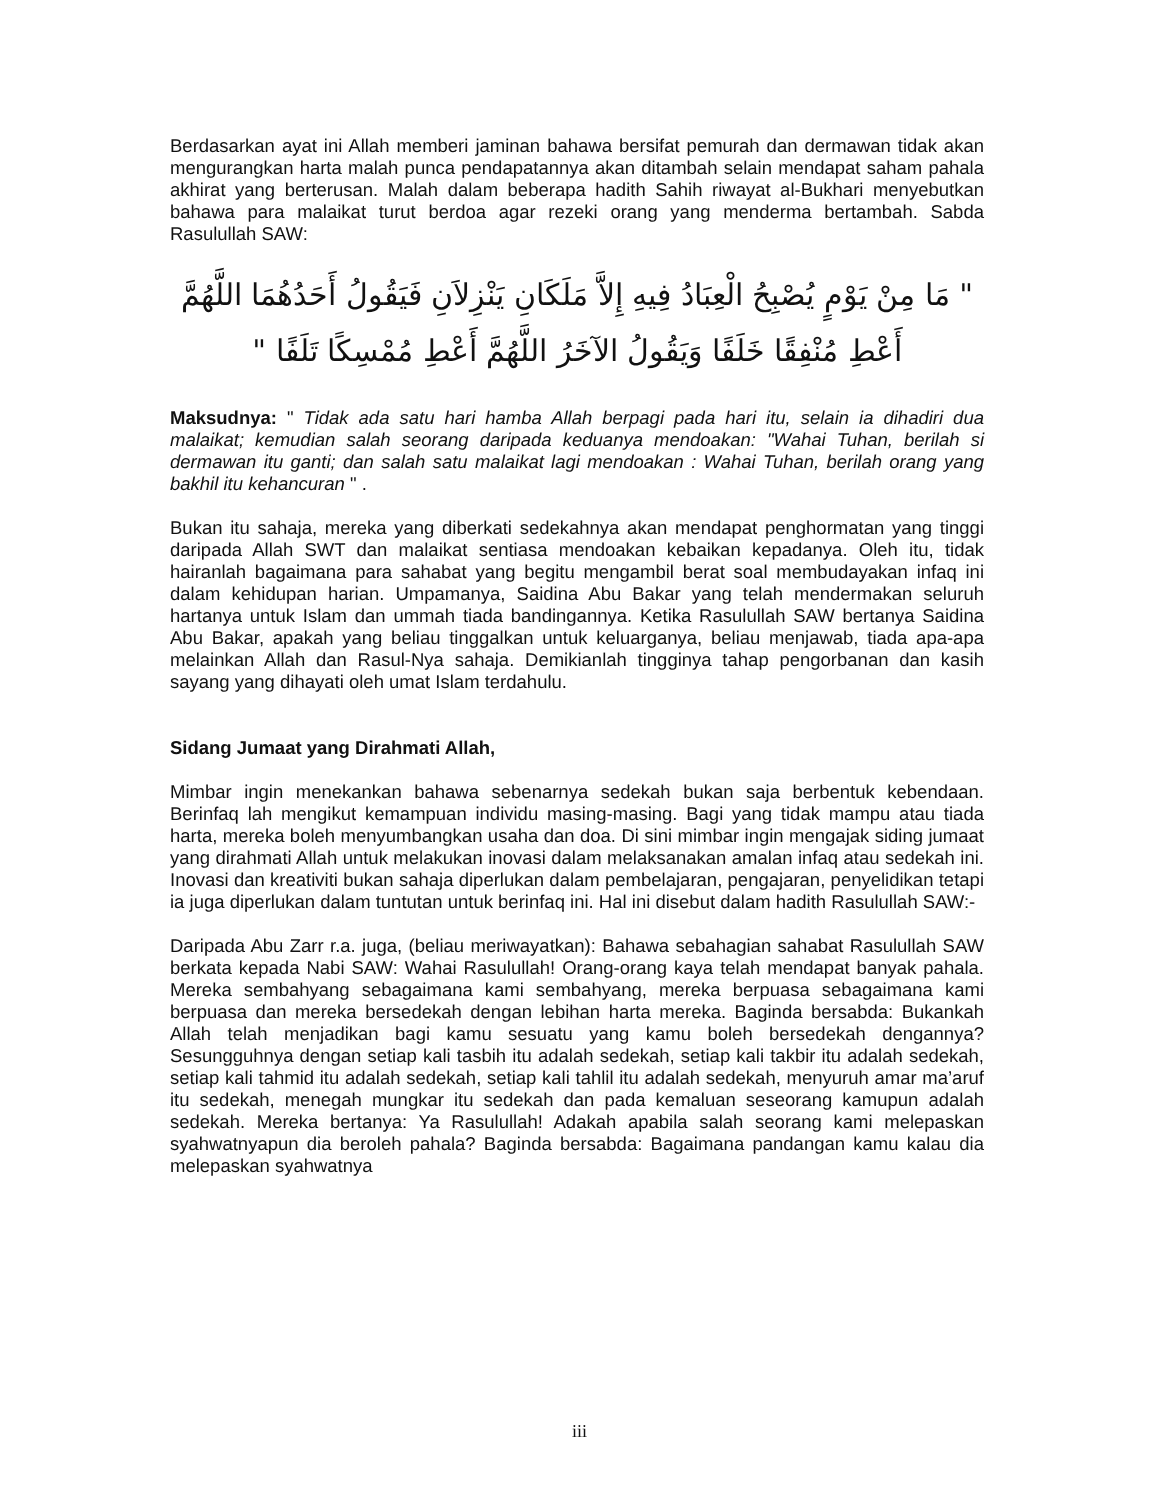Berdasarkan ayat ini Allah memberi jaminan bahawa bersifat pemurah dan dermawan tidak akan mengurangkan harta malah punca pendapatannya akan ditambah selain mendapat saham pahala akhirat yang berterusan. Malah dalam beberapa hadith Sahih riwayat al-Bukhari menyebutkan bahawa para malaikat turut berdoa agar rezeki orang yang menderma bertambah. Sabda Rasulullah SAW:
" مَا مِنْ يَوْمٍ يُصْبِحُ الْعِبَادُ فِيهِ إِلاَّ مَلَكَانِ يَنْزِلاَنِ فَيَقُولُ أَحَدُهُمَا اللَّهُمَّ أَعْطِ مُنْفِقًا خَلَفًا وَيَقُولُ الآخَرُ اللَّهُمَّ أَعْطِ مُمْسِكًا تَلَفًا "
Maksudnya: " Tidak ada satu hari hamba Allah berpagi pada hari itu, selain ia dihadiri dua malaikat; kemudian salah seorang daripada keduanya mendoakan: "Wahai Tuhan, berilah si dermawan itu ganti; dan salah satu malaikat lagi mendoakan : Wahai Tuhan, berilah orang yang bakhil itu kehancuran " .
Bukan itu sahaja, mereka yang diberkati sedekahnya akan mendapat penghormatan yang tinggi daripada Allah SWT dan malaikat sentiasa mendoakan kebaikan kepadanya. Oleh itu, tidak hairanlah bagaimana para sahabat yang begitu mengambil berat soal membudayakan infaq ini dalam kehidupan harian. Umpamanya, Saidina Abu Bakar yang telah mendermakan seluruh hartanya untuk Islam dan ummah tiada bandingannya. Ketika Rasulullah SAW bertanya Saidina Abu Bakar, apakah yang beliau tinggalkan untuk keluarganya, beliau menjawab, tiada apa-apa melainkan Allah dan Rasul-Nya sahaja. Demikianlah tingginya tahap pengorbanan dan kasih sayang yang dihayati oleh umat Islam terdahulu.
Sidang Jumaat yang Dirahmati Allah,
Mimbar ingin menekankan bahawa sebenarnya sedekah bukan saja berbentuk kebendaan. Berinfaq lah mengikut kemampuan individu masing-masing. Bagi yang tidak mampu atau tiada harta, mereka boleh menyumbangkan usaha dan doa. Di sini mimbar ingin mengajak siding jumaat yang dirahmati Allah untuk melakukan inovasi dalam melaksanakan amalan infaq atau sedekah ini. Inovasi dan kreativiti bukan sahaja diperlukan dalam pembelajaran, pengajaran, penyelidikan tetapi ia juga diperlukan dalam tuntutan untuk berinfaq ini. Hal ini disebut dalam hadith Rasulullah SAW:-
Daripada Abu Zarr r.a. juga, (beliau meriwayatkan): Bahawa sebahagian sahabat Rasulullah SAW berkata kepada Nabi SAW: Wahai Rasulullah! Orang-orang kaya telah mendapat banyak pahala. Mereka sembahyang sebagaimana kami sembahyang, mereka berpuasa sebagaimana kami berpuasa dan mereka bersedekah dengan lebihan harta mereka. Baginda bersabda: Bukankah Allah telah menjadikan bagi kamu sesuatu yang kamu boleh bersedekah dengannya? Sesungguhnya dengan setiap kali tasbih itu adalah sedekah, setiap kali takbir itu adalah sedekah, setiap kali tahmid itu adalah sedekah, setiap kali tahlil itu adalah sedekah, menyuruh amar ma’aruf itu sedekah, menegah mungkar itu sedekah dan pada kemaluan seseorang kamupun adalah sedekah. Mereka bertanya: Ya Rasulullah! Adakah apabila salah seorang kami melepaskan syahwatnyapun dia beroleh pahala? Baginda bersabda: Bagaimana pandangan kamu kalau dia melepaskan syahwatnya
iii